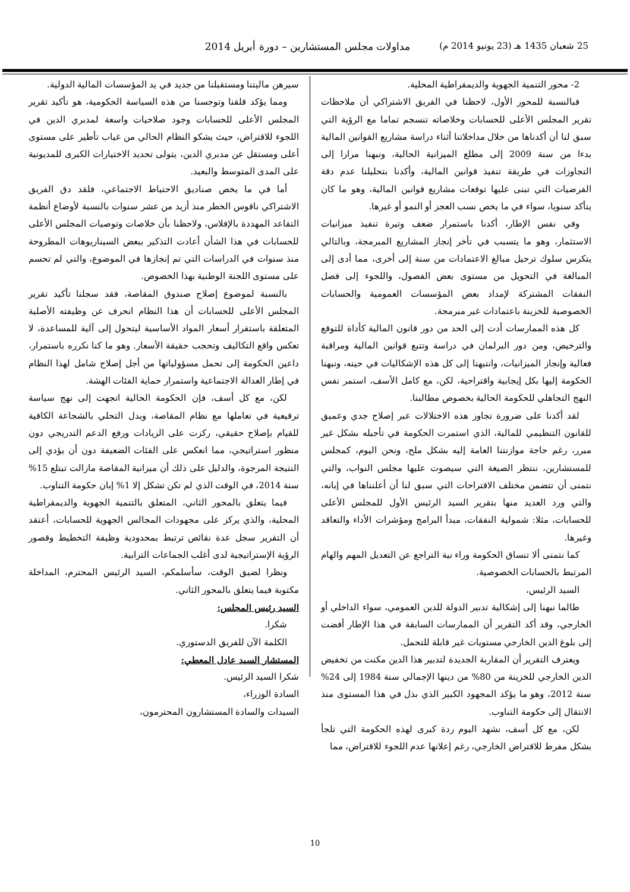25 شعبان 1435 هـ (23 يونيو 2014 م) مداولات مجلس المستشارين – دورة أبريل 2014
2- محور التنمية الجهوية والديمقراطية المحلية.
فبالنسبة للمحور الأول، لاحظنا في الفريق الاشتراكي أن ملاحظات تقرير المجلس الأعلى للحسابات وخلاصاته تنسجم تماما مع الرؤية التي سبق لنا أن أكدناها من خلال مداخلاتنا أثناء دراسة مشاريع القوانين المالية بدءا من سنة 2009 إلى مطلع الميزانية الحالية، ونبهنا مرارا إلى التجاوزات في طريقة تنفيذ قوانين المالية، وأكدنا بتحليلنا عدم دقة الفرضيات التي تبنى عليها توقعات مشاريع قوانين المالية، وهو ما كان يتأكد سنويا، سواء في ما يخص نسب العجز أو النمو أو غيرها.
وفي نفس الإطار، أكدنا باستمرار ضعف وتيرة تنفيذ ميزانيات الاستثمار، وهو ما يتسبب في تأخر إنجاز المشاريع المبرمجة، وبالتالي يتكرس سلوك ترحيل مبالغ الاعتمادات من سنة إلى أخرى، مما أدى إلى المبالغة في التحويل من مستوى بعض الفصول، واللجوء إلى فصل النفقات المشتركة لإمداد بعض المؤسسات العمومية والحسابات الخصوصية للخزينة باعتمادات غير مبرمجة.
كل هذه الممارسات أدت إلى الحد من دور قانون المالية كأداة للتوقع والترخيص، ومن دور البرلمان في دراسة وتتبع قوانين المالية ومراقبة فعالية وإنجاز الميزانيات، وانتبهنا إلى كل هذه الإشكاليات في حينه، ونبهنا الحكومة إليها بكل إيجابية واقتراحية، لكن، مع كامل الأسف، استمر نفس النهج التجاهلي للحكومة الحالية بخصوص مطالبنا.
لقد أكدنا على ضرورة تجاوز هذه الاختلالات عبر إصلاح جدي وعميق للقانون التنظيمي للمالية، الذي استمرت الحكومة في تأجيله بشكل غير مبرر، رغم حاجة موازنتنا العامة إليه بشكل ملح، ونحن اليوم، كمجلس للمستشارين، ننتظر الصيغة التي سيصوت عليها مجلس النواب، والتي نتمنى أن تتضمن مختلف الاقتراحات التي سبق لنا أن أعلنناها في إبانه، والتي ورد العديد منها بتقرير السيد الرئيس الأول للمجلس الأعلى للحسابات، مثلا: شمولية النفقات، مبدأ البرامج ومؤشرات الأداء والتعاقد وغيرها.
كما نتمنى ألا تنساق الحكومة وراء نية التراجع عن التعديل المهم والهام المرتبط بالحسابات الخصوصية.
السيد الرئيس،
طالما نبهنا إلى إشكالية تدبير الدولة للدين العمومي، سواء الداخلي أو الخارجي، وقد أكد التقرير أن الممارسات السابقة في هذا الإطار أفضت إلى بلوغ الدين الخارجي مستويات غير قابلة للتحمل.
ويعترف التقرير أن المقاربة الجديدة لتدبير هذا الدين مكنت من تخفيض الدين الخارجي للخزينة من 80% من دينها الإجمالي سنة 1984 إلى 24% سنة 2012، وهو ما يؤكد المجهود الكبير الذي بذل في هذا المستوى منذ الانتقال إلى حكومة التناوب.
لكن، مع كل أسف، نشهد اليوم ردة كبرى لهذه الحكومة التي تلجأ بشكل مفرط للاقتراض الخارجي، رغم إعلانها عدم اللجوء للاقتراض، مما
سيرهن ماليتنا ومستقبلنا من جديد في يد المؤسسات المالية الدولية.
ومما يؤكد قلقنا وتوجسنا من هذه السياسة الحكومية، هو تأكيد تقرير المجلس الأعلى للحسابات وجود صلاحيات واسعة لمدبري الدين في اللجوء للاقتراض، حيث يشكو النظام الحالي من غياب تأطير على مستوى أعلى ومستقل عن مدبري الدين، يتولى تحديد الاختيارات الكبرى للمديونية على المدى المتوسط والبعيد.
أما في ما يخص صناديق الاحتياط الاجتماعي، فلقد دق الفريق الاشتراكي ناقوس الخطر منذ أزيد من عشر سنوات بالنسبة لأوضاع أنظمة التقاعد المهددة بالإفلاس، ولاحظنا بأن خلاصات وتوصيات المجلس الأعلى للحسابات في هذا الشأن أعادت التذكير ببعض السيناريوهات المطروحة منذ سنوات في الدراسات التي تم إنجازها في الموضوع، والتي لم تحسم على مستوى اللجنة الوطنية بهذا الخصوص.
بالنسبة لموضوع إصلاح صندوق المقاصة، فقد سجلنا تأكيد تقرير المجلس الأعلى للحسابات أن هذا النظام انحرف عن وظيفته الأصلية المتعلقة باستقرار أسعار المواد الأساسية ليتحول إلى آلية للمساعدة، لا تعكس واقع التكاليف وتحجب حقيقة الأسعار. وهو ما كنا نكرره باستمرار، داعين الحكومة إلى تحمل مسؤولياتها من أجل إصلاح شامل لهذا النظام في إطار العدالة الاجتماعية واستمرار حماية الفئات الهشة.
لكن، مع كل أسف، فإن الحكومة الحالية اتجهت إلى نهج سياسة ترقيعية في تعاملها مع نظام المقاصة، وبدل التحلي بالشجاعة الكافية للقيام بإصلاح حقيقي، ركزت على الزيادات ورفع الدعم التدريجي دون منظور استراتيجي، مما انعكس على الفئات الضعيفة دون أن يؤدي إلى النتيجة المرجوة، والدليل على ذلك أن ميزانية المقاصة مازالت تبتلع 15% سنة 2014، في الوقت الذي لم تكن تشكل إلا 1% إبان حكومة التناوب.
فيما يتعلق بالمحور الثاني، المتعلق بالتنمية الجهوية والديمقراطية المحلية، والذي يركز على مجهودات المجالس الجهوية للحسابات، أعتقد أن التقرير سجل عدة نقائص ترتبط بمحدودية وظيفة التخطيط وقصور الرؤية الإستراتيجية لدى أغلب الجماعات الترابية.
ونظرا لضيق الوقت، سأسلمكم، السيد الرئيس المحترم، المداخلة مكتوبة فيما يتعلق بالمحور الثاني.
السيد رئيس المجلس:
شكرا.
الكلمة الآن للفريق الدستوري.
المستشار السيد عادل المعطي:
شكرا السيد الرئيس.
السادة الوزراء،
السيدات والسادة المستشارون المحترمون،
10